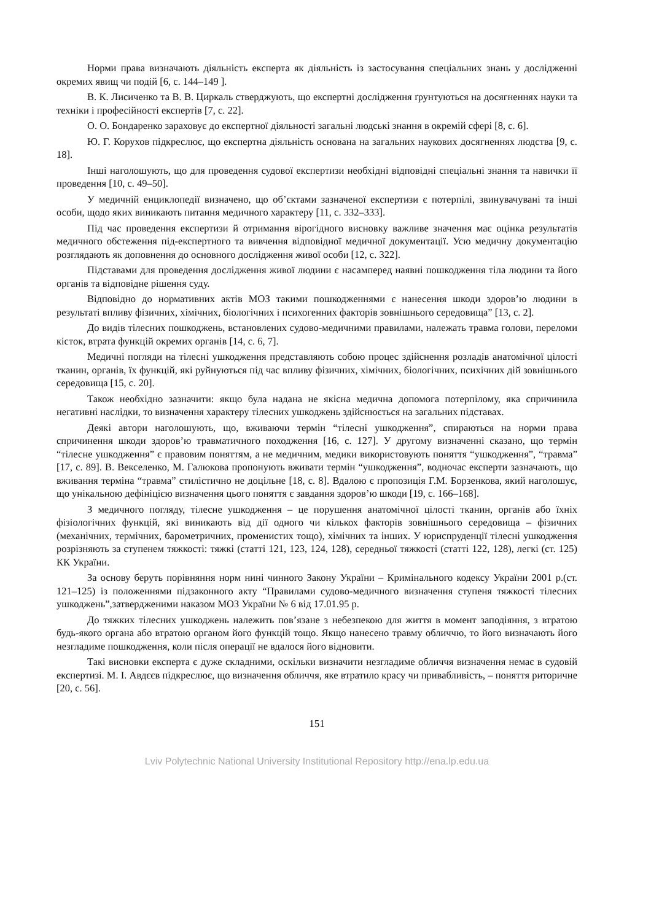Норми права визначають діяльність експерта як діяльність із застосування спеціальних знань у дослідженні окремих явищ чи подій [6, с. 144–149 ].
В. К. Лисиченко та В. В. Циркаль стверджують, що експертні дослідження ґрунтуються на досягненнях науки та техніки і професійності експертів [7, с. 22].
О. О. Бондаренко зараховує до експертної діяльності загальні людські знання в окремій сфері [8, с. 6].
Ю. Г. Корухов підкреслює, що експертна діяльність основана на загальних наукових досягненнях людства [9, с. 18].
Інші наголошують, що для проведення судової експертизи необхідні відповідні спеціальні знання та навички її проведення [10, с. 49–50].
У медичній енциклопедії визначено, що об’єктами зазначеної експертизи є потерпілі, звинувачувані та інші особи, щодо яких виникають питання медичного характеру [11, с. 332–333].
Під час проведення експертизи й отримання вірогідного висновку важливе значення має оцінка результатів медичного обстеження під-експертного та вивчення відповідної медичної документації. Усю медичну документацію розглядають як доповнення до основного дослідження живої особи [12, с. 322].
Підставами для проведення дослідження живої людини є насамперед наявні пошкодження тіла людини та його органів та відповідне рішення суду.
Відповідно до нормативних актів МОЗ такими пошкодженнями є нанесення шкоди здоров’ю людини в результаті впливу фізичних, хімічних, біологічних і психогенних факторів зовнішнього середовища” [13, с. 2].
До видів тілесних пошкоджень, встановлених судово-медичними правилами, належать травма голови, переломи кісток, втрата функцій окремих органів [14, с. 6, 7].
Медичні погляди на тілесні ушкодження представляють собою процес здійснення розладів анатомічної цілості тканин, органів, їх функцій, які руйнуються під час впливу фізичних, хімічних, біологічних, психічних дій зовнішнього середовища [15, с. 20].
Також необхідно зазначити: якщо була надана не якісна медична допомога потерпілому, яка спричинила негативні наслідки, то визначення характеру тілесних ушкоджень здійснюється на загальних підставах.
Деякі автори наголошують, що, вживаючи термін “тілесні ушкодження”, спираються на норми права спричинення шкоди здоров’ю травматичного походження [16, с. 127]. У другому визначенні сказано, що термін “тілесне ушкодження” є правовим поняттям, а не медичним, медики використовують поняття “ушкодження”, “травма” [17, с. 89]. В. Векселенко, М. Галюкова пропонують вживати термін “ушкодження”, водночас експерти зазначають, що вживання терміна “травма” стилістично не доцільне [18, с. 8]. Вдалою є пропозиція Г.М. Борзенкова, який наголошує, що унікальною дефініцією визначення цього поняття є завдання здоров’ю шкоди [19, с. 166–168].
З медичного погляду, тілесне ушкодження – це порушення анатомічної цілості тканин, органів або їхніх фізіологічних функцій, які виникають від дії одного чи кількох факторів зовнішнього середовища – фізичних (механічних, термічних, барометричних, променистих тощо), хімічних та інших. У юриспруденції тілесні ушкодження розрізняють за ступенем тяжкості: тяжкі (статті 121, 123, 124, 128), середньої тяжкості (статті 122, 128), легкі (ст. 125) КК України.
За основу беруть порівняння норм нині чинного Закону України – Кримінального кодексу України 2001 р.(ст. 121–125) із положеннями підзаконного акту “Правилами судово-медичного визначення ступеня тяжкості тілесних ушкоджень”,затвердженими наказом МОЗ України № 6 від 17.01.95 р.
До тяжких тілесних ушкоджень належить пов’язане з небезпекою для життя в момент заподіяння, з втратою будь-якого органа або втратою органом його функцій тощо. Якщо нанесено травму обличчю, то його визначають його незгладиме пошкодження, коли після операції не вдалося його відновити.
Такі висновки експерта є дуже складними, оскільки визначити незгладиме обличчя визначення немає в судовій експертизі. М. І. Авдєєв підкреслює, що визначення обличчя, яке втратило красу чи привабливість, – поняття риторичне [20, с. 56].
151
Lviv Polytechnic National University Institutional Repository http://ena.lp.edu.ua